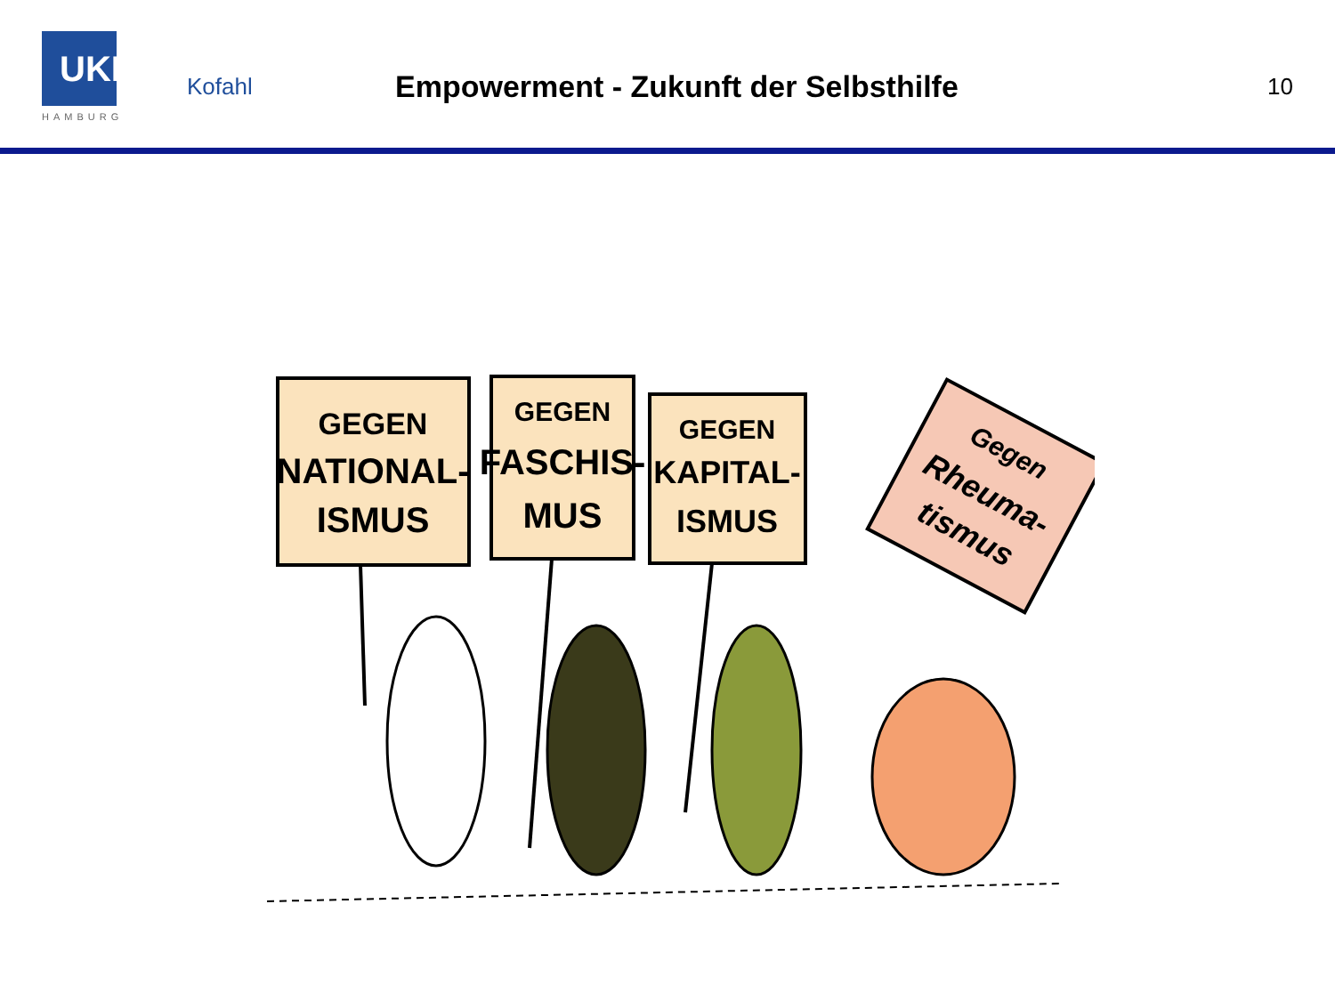UKE
HAMBURG
Kofahl
Empowerment - Zukunft der Selbsthilfe
10
GEGEN
NATIONAL-
ISMUS
GEGEN
FASCHIS-
MUS
GEGEN
KAPITAL-
ISMUS
Gegen
Rheuma-
tismus